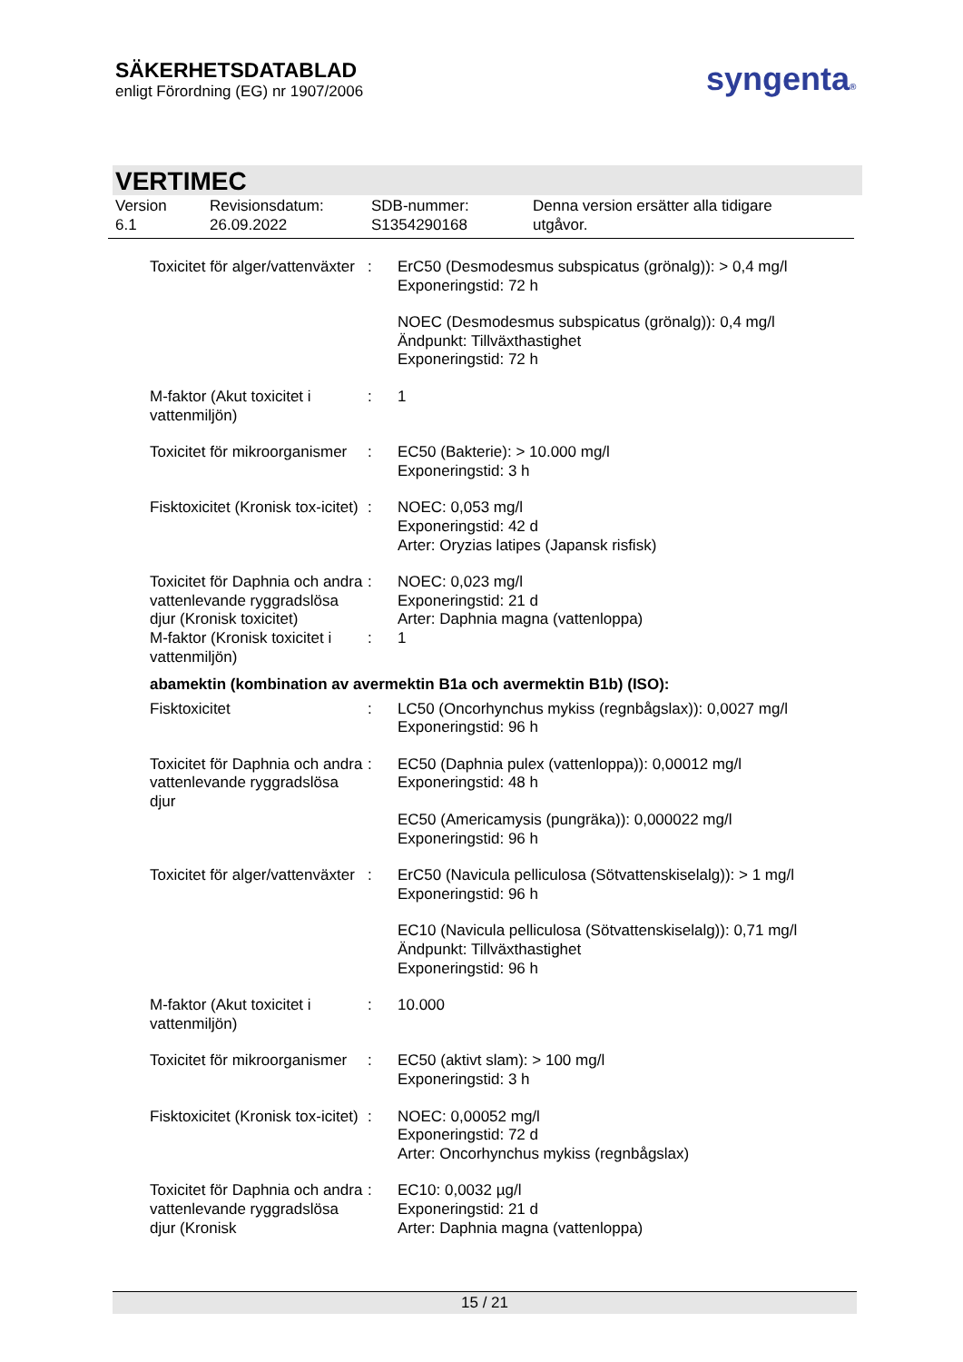SÄKERHETSDATABLAD
enligt Förordning (EG) nr 1907/2006
syngenta®
VERTIMEC
Version
6.1
Revisionsdatum:
26.09.2022
SDB-nummer:
S1354290168
Denna version ersätter alla tidigare
utgåvor.
Toxicitet för alger/vattenväxter
: ErC50 (Desmodesmus subspicatus (grönalg)): > 0,4 mg/l
Exponeringstid: 72 h
NOEC (Desmodesmus subspicatus (grönalg)): 0,4 mg/l
Ändpunkt: Tillväxthastighet
Exponeringstid: 72 h
M-faktor (Akut toxicitet i vattenmiljön)
: 1
Toxicitet för mikroorganismer
: EC50 (Bakterie): > 10.000 mg/l
Exponeringstid: 3 h
Fisktoxicitet (Kronisk tox-icitet)
: NOEC: 0,053 mg/l
Exponeringstid: 42 d
Arter: Oryzias latipes (Japansk risfisk)
Toxicitet för Daphnia och andra vattenlevande ryggradslösa djur (Kronisk toxicitet)
: NOEC: 0,023 mg/l
Exponeringstid: 21 d
Arter: Daphnia magna (vattenloppa)
M-faktor (Kronisk toxicitet i vattenmiljön)
: 1
abamektin (kombination av avermektin B1a och avermektin B1b) (ISO):
Fisktoxicitet : LC50 (Oncorhynchus mykiss (regnbågslax)): 0,0027 mg/l
Exponeringstid: 96 h
Toxicitet för Daphnia och andra vattenlevande ryggradslösa djur
: EC50 (Daphnia pulex (vattenloppa)): 0,00012 mg/l
Exponeringstid: 48 h
EC50 (Americamysis (pungräka)): 0,000022 mg/l
Exponeringstid: 96 h
Toxicitet för alger/vattenväxter
: ErC50 (Navicula pelliculosa (Sötvattenskiselalg)): > 1 mg/l
Exponeringstid: 96 h
EC10 (Navicula pelliculosa (Sötvattenskiselalg)): 0,71 mg/l
Ändpunkt: Tillväxthastighet
Exponeringstid: 96 h
M-faktor (Akut toxicitet i vattenmiljön)
: 10.000
Toxicitet för mikroorganismer
: EC50 (aktivt slam): > 100 mg/l
Exponeringstid: 3 h
Fisktoxicitet (Kronisk tox-icitet)
: NOEC: 0,00052 mg/l
Exponeringstid: 72 d
Arter: Oncorhynchus mykiss (regnbågslax)
Toxicitet för Daphnia och andra vattenlevande ryggradslösa djur (Kronisk
: EC10: 0,0032 µg/l
Exponeringstid: 21 d
Arter: Daphnia magna (vattenloppa)
15 / 21